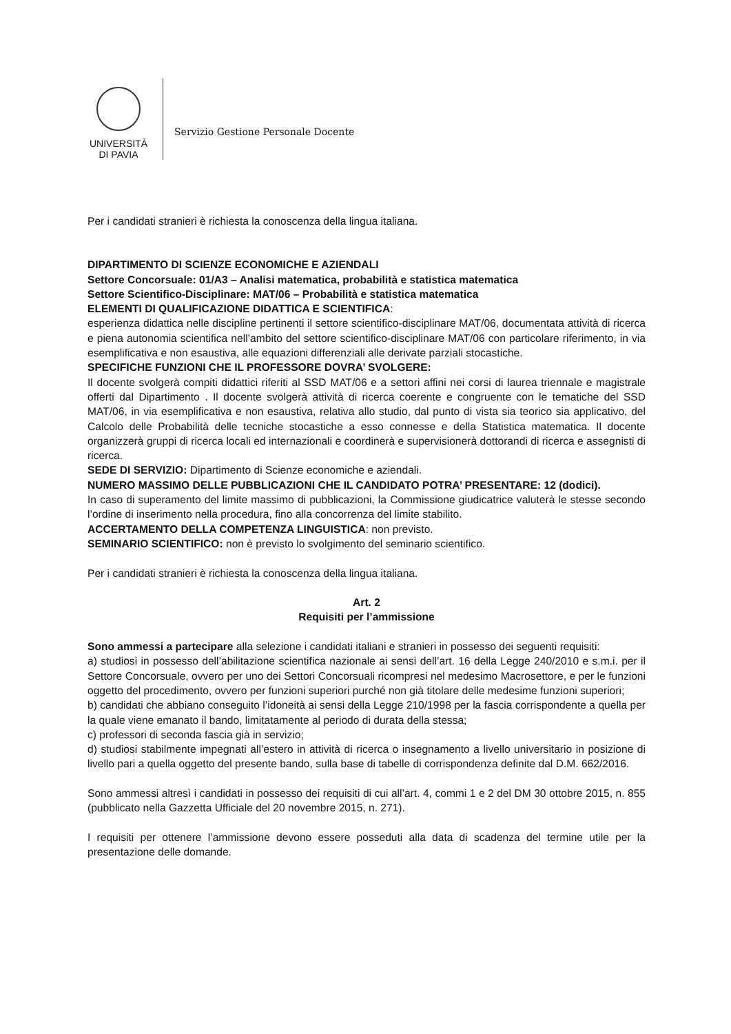UNIVERSITÀ
DI PAVIA
Servizio Gestione Personale Docente
Per i candidati stranieri è richiesta la conoscenza della lingua italiana.
DIPARTIMENTO DI SCIENZE ECONOMICHE E AZIENDALI
Settore Concorsuale: 01/A3 – Analisi matematica, probabilità e statistica matematica
Settore Scientifico-Disciplinare: MAT/06 – Probabilità e statistica matematica
ELEMENTI DI QUALIFICAZIONE DIDATTICA E SCIENTIFICA:
esperienza didattica nelle discipline pertinenti il settore scientifico-disciplinare MAT/06, documentata attività di ricerca e piena autonomia scientifica nell’ambito del settore scientifico-disciplinare MAT/06 con particolare riferimento, in via esemplificativa e non esaustiva, alle equazioni differenziali alle derivate parziali stocastiche.
SPECIFICHE FUNZIONI CHE IL PROFESSORE DOVRA’ SVOLGERE:
Il docente svolgerà compiti didattici riferiti al SSD MAT/06 e a settori affini nei corsi di laurea triennale e magistrale offerti dal Dipartimento . Il docente svolgerà attività di ricerca coerente e congruente con le tematiche del SSD MAT/06, in via esemplificativa e non esaustiva, relativa allo studio, dal punto di vista sia teorico sia applicativo, del Calcolo delle Probabilità delle tecniche stocastiche a esso connesse e della Statistica matematica. Il docente organizzerà gruppi di ricerca locali ed internazionali e coordinerà e supervisionerà dottorandi di ricerca e assegnisti di ricerca.
SEDE DI SERVIZIO: Dipartimento di Scienze economiche e aziendali.
NUMERO MASSIMO DELLE PUBBLICAZIONI CHE IL CANDIDATO POTRA’ PRESENTARE: 12 (dodici).
In caso di superamento del limite massimo di pubblicazioni, la Commissione giudicatrice valuterà le stesse secondo l’ordine di inserimento nella procedura, fino alla concorrenza del limite stabilito.
ACCERTAMENTO DELLA COMPETENZA LINGUISTICA: non previsto.
SEMINARIO SCIENTIFICO: non è previsto lo svolgimento del seminario scientifico.
Per i candidati stranieri è richiesta la conoscenza della lingua italiana.
Art. 2
Requisiti per l’ammissione
Sono ammessi a partecipare alla selezione i candidati italiani e stranieri in possesso dei seguenti requisiti:
a) studiosi in possesso dell’abilitazione scientifica nazionale ai sensi dell’art. 16 della Legge 240/2010 e s.m.i. per il Settore Concorsuale, ovvero per uno dei Settori Concorsuali ricompresi nel medesimo Macrosettore, e per le funzioni oggetto del procedimento, ovvero per funzioni superiori purché non già titolare delle medesime funzioni superiori;
b) candidati che abbiano conseguito l’idoneità ai sensi della Legge 210/1998 per la fascia corrispondente a quella per la quale viene emanato il bando, limitatamente al periodo di durata della stessa;
c) professori di seconda fascia già in servizio;
d) studiosi stabilmente impegnati all’estero in attività di ricerca o insegnamento a livello universitario in posizione di livello pari a quella oggetto del presente bando, sulla base di tabelle di corrispondenza definite dal D.M. 662/2016.
Sono ammessi altresì i candidati in possesso dei requisiti di cui all’art. 4, commi 1 e 2 del DM 30 ottobre 2015, n. 855 (pubblicato nella Gazzetta Ufficiale del 20 novembre 2015, n. 271).
I requisiti per ottenere l’ammissione devono essere posseduti alla data di scadenza del termine utile per la presentazione delle domande.